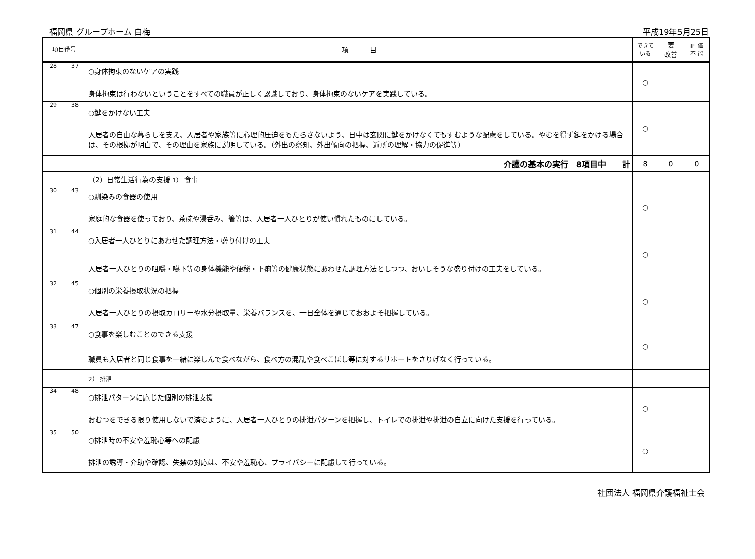福岡県 グループホーム 白梅 平成19年5月25日
| 項目番号 | | 項 目 | できて いる | 要 改善 | 評 価 不 能 |
| --- | --- | --- | --- | --- | --- |
| 28 | 37 | ○身体拘束のないケアの実践 身体拘束は行わないということをすべての職員が正しく認識しており、身体拘束のないケアを実践している。 | ○ | | |
| 29 | 38 | ○鍵をかけない工夫 入居者の自由な暮らしを支え、入居者や家族等に心理的圧迫をもたらさないよう、日中は玄関に鍵をかけなくてもすむような配慮をしている。やむを得ず鍵をかける場合は、その根拠が明白で、その理由を家族に説明している。（外出の察知、外出傾向の把握、近所の理解・協力の促進等） | ○ | | |
| 介護の基本の実行 8項目中 計 | | | 8 | 0 | 0 |
| | | （2）日常生活行為の支援 1） 食事 | | | |
| 30 | 43 | ○馴染みの食器の使用 家庭的な食器を使っており、茶碗や湯呑み、箸等は、入居者一人ひとりが使い慣れたものにしている。 | ○ | | |
| 31 | 44 | ○入居者一人ひとりにあわせた調理方法・盛り付けの工夫 入居者一人ひとりの咀嚼・嚥下等の身体機能や便秘・下痢等の健康状態にあわせた調理方法としつつ、おいしそうな盛り付けの工夫をしている。 | ○ | | |
| 32 | 45 | ○個別の栄養摂取状況の把握 入居者一人ひとりの摂取カロリーや水分摂取量、栄養バランスを、一日全体を通じておおよそ把握している。 | ○ | | |
| 33 | 47 | ○食事を楽しむことのできる支援 職員も入居者と同じ食事を一緒に楽しんで食べながら、食べ方の混乱や食べこぼし等に対するサポートをさりげなく行っている。 | ○ | | |
| | | 2） 排泄 | | | |
| 34 | 48 | ○排泄パターンに応じた個別の排泄支援 おむつをできる限り使用しないで済むように、入居者一人ひとりの排泄パターンを把握し、トイレでの排泄や排泄の自立に向けた支援を行っている。 | ○ | | |
| 35 | 50 | ○排泄時の不安や羞恥心等への配慮 排泄の誘導・介助や確認、失禁の対応は、不安や羞恥心、プライバシーに配慮して行っている。 | ○ | | |
社団法人 福岡県介護福祉士会